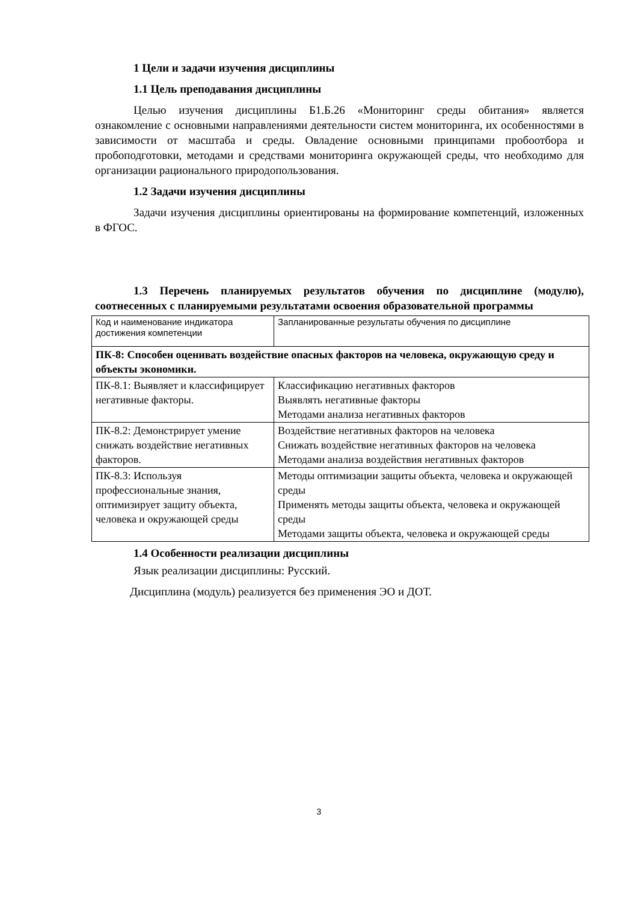1 Цели и задачи изучения дисциплины
1.1 Цель преподавания дисциплины
Целью изучения дисциплины Б1.Б.26 «Мониторинг среды обитания» является ознакомление с основными направлениями деятельности систем мониторинга, их особенностями в зависимости от масштаба и среды. Овладение основными принципами пробоотбора и пробоподготовки, методами и средствами мониторинга окружающей среды, что необходимо для организации рационального природопользования.
1.2 Задачи изучения дисциплины
Задачи изучения дисциплины ориентированы на формирование компетенций, изложенных в ФГОС.
1.3 Перечень планируемых результатов обучения по дисциплине (модулю), соотнесенных с планируемыми результатами освоения образовательной программы
| Код и наименование индикатора достижения компетенции | Запланированные результаты обучения по дисциплине |
| ПК-8: Способен оценивать воздействие опасных факторов на человека, окружающую среду и объекты экономики. | |
| ПК-8.1: Выявляет и классифицирует негативные факторы. | Классификацию негативных факторов Выявлять негативные факторы Методами анализа негативных факторов |
| ПК-8.2: Демонстрирует умение снижать воздействие негативных факторов. | Воздействие негативных факторов на человека Снижать воздействие негативных факторов на человека Методами анализа воздействия негативных факторов |
| ПК-8.3: Используя профессиональные знания, оптимизирует защиту объекта, человека и окружающей среды | Методы оптимизации защиты объекта, человека и окружающей среды Применять методы защиты объекта, человека и окружающей среды Методами защиты объекта, человека и окружающей среды |
1.4 Особенности реализации дисциплины
Язык реализации дисциплины: Русский.
Дисциплина (модуль) реализуется без применения ЭО и ДОТ.
3